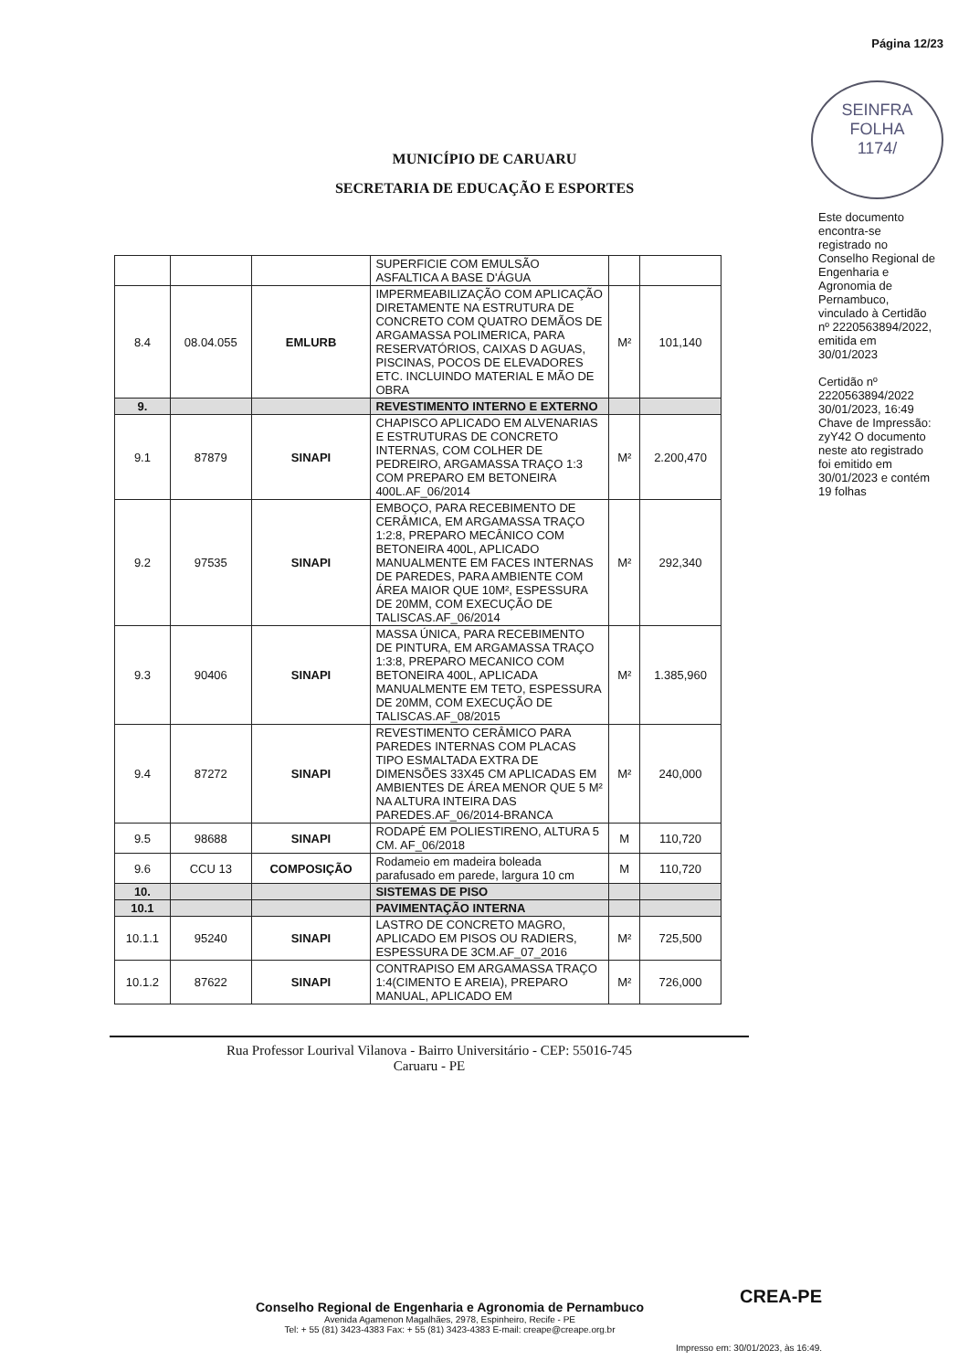Página 12/23
SEINFRA
FOLHA
1174/
MUNICÍPIO DE CARUARU
SECRETARIA DE EDUCAÇÃO E ESPORTES
Este documento encontra-se registrado no Conselho Regional de Engenharia e Agronomia de Pernambuco, vinculado à Certidão nº 2220563894/2022, emitida em 30/01/2023
Certidão nº 2220563894/2022 30/01/2023, 16:49 Chave de Impressão: zyY42 O documento neste ato registrado foi emitido em 30/01/2023 e contém 19 folhas
| | | | SUPERFICIE COM EMULSÃO ASFALTICA A BASE D'ÁGUA | | |
| 8.4 | 08.04.055 | EMLURB | IMPERMEABILIZAÇÃO COM APLICAÇÃO DIRETAMENTE NA ESTRUTURA DE CONCRETO COM QUATRO DEMÃOS DE ARGAMASSA POLIMERICA, PARA RESERVATÓRIOS, CAIXAS D AGUAS, PISCINAS, POCOS DE ELEVADORES ETC. INCLUINDO MATERIAL E MÃO DE OBRA | M² | 101,140 |
| 9. | | | REVESTIMENTO INTERNO E EXTERNO | | |
| 9.1 | 87879 | SINAPI | CHAPISCO APLICADO EM ALVENARIAS E ESTRUTURAS DE CONCRETO INTERNAS, COM COLHER DE PEDREIRO, ARGAMASSA TRAÇO 1:3 COM PREPARO EM BETONEIRA 400L.AF_06/2014 | M² | 2.200,470 |
| 9.2 | 97535 | SINAPI | EMBOÇO, PARA RECEBIMENTO DE CERÂMICA, EM ARGAMASSA TRAÇO 1:2:8, PREPARO MECÂNICO COM BETONEIRA 400L, APLICADO MANUALMENTE EM FACES INTERNAS DE PAREDES, PARA AMBIENTE COM ÁREA MAIOR QUE 10M², ESPESSURA DE 20MM, COM EXECUÇÃO DE TALISCAS.AF_06/2014 | M² | 292,340 |
| 9.3 | 90406 | SINAPI | MASSA ÚNICA, PARA RECEBIMENTO DE PINTURA, EM ARGAMASSA TRAÇO 1:3:8, PREPARO MECANICO COM BETONEIRA 400L, APLICADA MANUALMENTE EM TETO, ESPESSURA DE 20MM, COM EXECUÇÃO DE TALISCAS.AF_08/2015 | M² | 1.385,960 |
| 9.4 | 87272 | SINAPI | REVESTIMENTO CERÂMICO PARA PAREDES INTERNAS COM PLACAS TIPO ESMALTADA EXTRA DE DIMENSÕES 33X45 CM APLICADAS EM AMBIENTES DE ÁREA MENOR QUE 5 M² NA ALTURA INTEIRA DAS PAREDES.AF_06/2014-BRANCA | M² | 240,000 |
| 9.5 | 98688 | SINAPI | RODAPÉ EM POLIESTIRENO, ALTURA 5 CM. AF_06/2018 | M | 110,720 |
| 9.6 | CCU 13 | COMPOSIÇÃO | Rodameio em madeira boleada parafusado em parede, largura 10 cm | M | 110,720 |
| 10. | | | SISTEMAS DE PISO | | |
| 10.1 | | | PAVIMENTAÇÃO INTERNA | | |
| 10.1.1 | 95240 | SINAPI | LASTRO DE CONCRETO MAGRO, APLICADO EM PISOS OU RADIERS, ESPESSURA DE 3CM.AF_07_2016 | M² | 725,500 |
| 10.1.2 | 87622 | SINAPI | CONTRAPISO EM ARGAMASSA TRAÇO 1:4(CIMENTO E AREIA), PREPARO MANUAL, APLICADO EM | M² | 726,000 |
Rua Professor Lourival Vilanova - Bairro Universitário - CEP: 55016-745
Caruaru - PE
Conselho Regional de Engenharia e Agronomia de Pernambuco
Avenida Agamenon Magalhães, 2978, Espinheiro, Recife - PE
Tel: + 55 (81) 3423-4383 Fax: + 55 (81) 3423-4383 E-mail: creape@creape.org.br
CREA-PE
Impresso em: 30/01/2023, às 16:49.